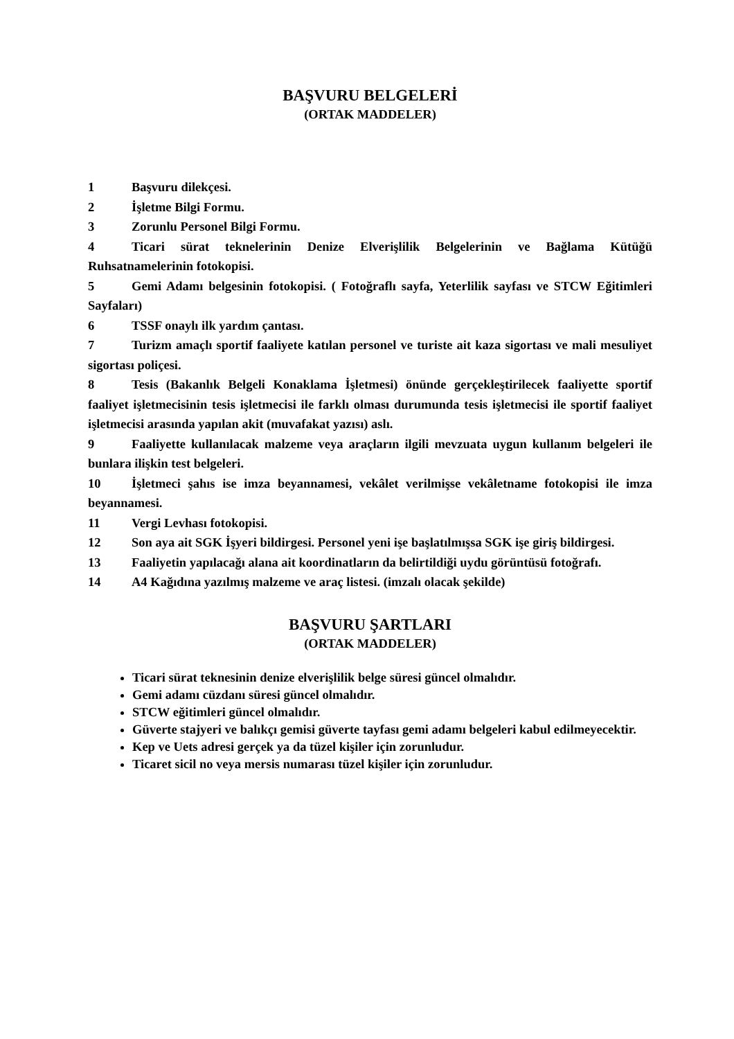BAŞVURU BELGELERİ
(ORTAK MADDELER)
1 Başvuru dilekçesi.
2 İşletme Bilgi Formu.
3 Zorunlu Personel Bilgi Formu.
4 Ticari sürat teknelerinin Denize Elverişlilik Belgelerinin ve Bağlama Kütüğü Ruhsatnamelerinin fotokopisi.
5 Gemi Adamı belgesinin fotokopisi. ( Fotoğraflı sayfa, Yeterlilik sayfası ve STCW Eğitimleri Sayfaları)
6 TSSF onaylı ilk yardım çantası.
7 Turizm amaçlı sportif faaliyete katılan personel ve turiste ait kaza sigortası ve mali mesuliyet sigortası poliçesi.
8 Tesis (Bakanlık Belgeli Konaklama İşletmesi) önünde gerçekleştirilecek faaliyette sportif faaliyet işletmecisinin tesis işletmecisi ile farklı olması durumunda tesis işletmecisi ile sportif faaliyet işletmecisi arasında yapılan akit (muvafakat yazısı) aslı.
9 Faaliyette kullanılacak malzeme veya araçların ilgili mevzuata uygun kullanım belgeleri ile bunlara ilişkin test belgeleri.
10 İşletmeci şahıs ise imza beyannamesi, vekâlet verilmişse vekâletname fotokopisi ile imza beyannamesi.
11 Vergi Levhası fotokopisi.
12 Son aya ait SGK İşyeri bildirgesi. Personel yeni işe başlatılmışsa SGK işe giriş bildirgesi.
13 Faaliyetin yapılacağı alana ait koordinatların da belirtildiği uydu görüntüsü fotoğrafı.
14 A4 Kağıdına yazılmış malzeme ve araç listesi. (imzalı olacak şekilde)
BAŞVURU ŞARTLARI
(ORTAK MADDELER)
Ticari sürat teknesinin denize elverişlilik belge süresi güncel olmalıdır.
Gemi adamı cüzdanı süresi güncel olmalıdır.
STCW eğitimleri güncel olmalıdır.
Güverte stajyeri ve balıkçı gemisi güverte tayfası gemi adamı belgeleri kabul edilmeyecektir.
Kep ve Uets adresi gerçek ya da tüzel kişiler için zorunludur.
Ticaret sicil no veya mersis numarası tüzel kişiler için zorunludur.